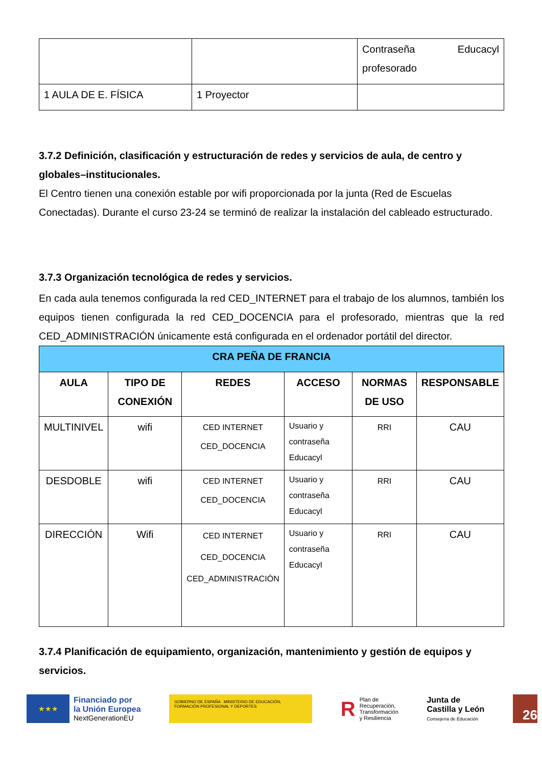| | | Contraseña Educacyl profesorado |
| 1 AULA DE E. FÍSICA | 1 Proyector | |
3.7.2 Definición, clasificación y estructuración de redes y servicios de aula, de centro y globales–institucionales.
El Centro tienen una conexión estable por wifi proporcionada por la junta (Red de Escuelas Conectadas). Durante el curso 23-24 se terminó de realizar la instalación del cableado estructurado.
3.7.3 Organización tecnológica de redes y servicios.
En cada aula tenemos configurada la red CED_INTERNET para el trabajo de los alumnos, también los equipos tienen configurada la red CED_DOCENCIA para el profesorado, mientras que la red CED_ADMINISTRACIÓN únicamente está configurada en el ordenador portátil del director.
| CRA PEÑA DE FRANCIA | | | | | |
| --- | --- | --- | --- | --- | --- |
| AULA | TIPO DE CONEXIÓN | REDES | ACCESO | NORMAS DE USO | RESPONSABLE |
| MULTINIVEL | wifi | CED INTERNET CED_DOCENCIA | Usuario y contraseña Educacyl | RRI | CAU |
| DESDOBLE | wifi | CED INTERNET CED_DOCENCIA | Usuario y contraseña Educacyl | RRI | CAU |
| DIRECCIÓN | Wifi | CED INTERNET CED_DOCENCIA CED_ADMINISTRACIÓN | Usuario y contraseña Educacyl | RRI | CAU |
3.7.4 Planificación de equipamiento, organización, mantenimiento y gestión de equipos y servicios.
★★★
Financiado por
la Unión Europea
NextGenerationEU
GOBIERNO DE ESPAÑA MINISTERIO DE EDUCACIÓN, FORMACIÓN PROFESIONAL Y DEPORTES
R
Plan de
Recuperación,
Transformación
y Resiliencia
Junta de
Castilla y León
Consejería de Educación
26